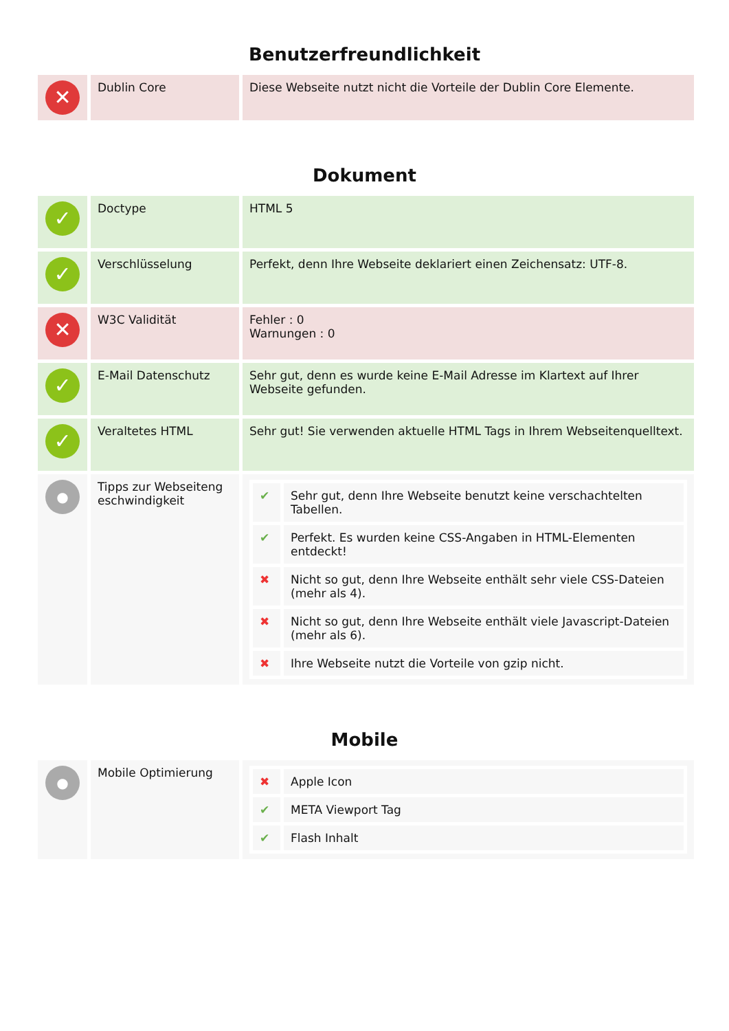Benutzerfreundlichkeit
| ✕ | Dublin Core | Diese Webseite nutzt nicht die Vorteile der Dublin Core Elemente. |
Dokument
| ✓ | Doctype | HTML 5 |
| ✓ | Verschlüsselung | Perfekt, denn Ihre Webseite deklariert einen Zeichensatz: UTF-8. |
| ✕ | W3C Validität | Fehler : 0 Warnungen : 0 |
| ✓ | E-Mail Datenschutz | Sehr gut, denn es wurde keine E-Mail Adresse im Klartext auf Ihrer Webseite gefunden. |
| ✓ | Veraltetes HTML | Sehr gut! Sie verwenden aktuelle HTML Tags in Ihrem Webseitenquelltext. |
| ● | Tipps zur Webseiteng eschwindigkeit | / ✔ / Sehr gut, denn Ihre Webseite benutzt keine verschachtelten Tabellen. / / ✔ / Perfekt. Es wurden keine CSS-Angaben in HTML-Elementen entdeckt! / / ✖ / Nicht so gut, denn Ihre Webseite enthält sehr viele CSS-Dateien (mehr als 4). / / ✖ / Nicht so gut, denn Ihre Webseite enthält viele Javascript-Dateien (mehr als 6). / / ✖ / Ihre Webseite nutzt die Vorteile von gzip nicht. / |
Mobile
| ● | Mobile Optimierung | / ✖ / Apple Icon / / ✔ / META Viewport Tag / / ✔ / Flash Inhalt / |